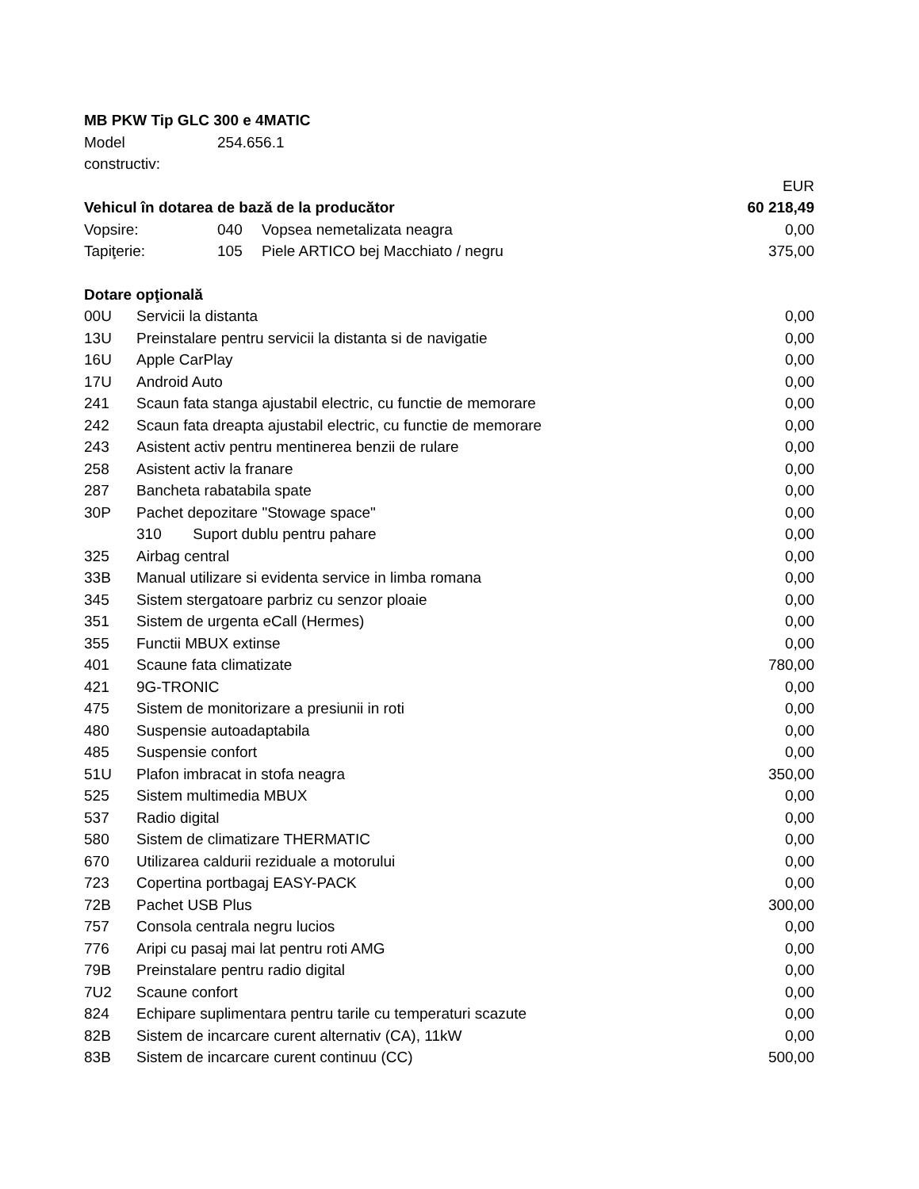| MB PKW Tip GLC 300 e 4MATIC | | | |
| Model constructiv: | 254.656.1 | | |
| | | | EUR |
| Vehicul în dotarea de bază de la producător | | | 60 218,49 |
| Vopsire: | 040 | Vopsea nemetalizata neagra | 0,00 |
| Tapiţerie: | 105 | Piele ARTICO bej Macchiato / negru | 375,00 |
| Dotare opţională | | |
| 00U | Servicii la distanta | 0,00 |
| 13U | Preinstalare pentru servicii la distanta si de navigatie | 0,00 |
| 16U | Apple CarPlay | 0,00 |
| 17U | Android Auto | 0,00 |
| 241 | Scaun fata stanga ajustabil electric, cu functie de memorare | 0,00 |
| 242 | Scaun fata dreapta ajustabil electric, cu functie de memorare | 0,00 |
| 243 | Asistent activ pentru mentinerea benzii de rulare | 0,00 |
| 258 | Asistent activ la franare | 0,00 |
| 287 | Bancheta rabatabila spate | 0,00 |
| 30P | Pachet depozitare "Stowage space" | 0,00 |
| | 310 Suport dublu pentru pahare | 0,00 |
| 325 | Airbag central | 0,00 |
| 33B | Manual utilizare si evidenta service in limba romana | 0,00 |
| 345 | Sistem stergatoare parbriz cu senzor ploaie | 0,00 |
| 351 | Sistem de urgenta eCall (Hermes) | 0,00 |
| 355 | Functii MBUX extinse | 0,00 |
| 401 | Scaune fata climatizate | 780,00 |
| 421 | 9G-TRONIC | 0,00 |
| 475 | Sistem de monitorizare a presiunii in roti | 0,00 |
| 480 | Suspensie autoadaptabila | 0,00 |
| 485 | Suspensie confort | 0,00 |
| 51U | Plafon imbracat in stofa neagra | 350,00 |
| 525 | Sistem multimedia MBUX | 0,00 |
| 537 | Radio digital | 0,00 |
| 580 | Sistem de climatizare THERMATIC | 0,00 |
| 670 | Utilizarea caldurii reziduale a motorului | 0,00 |
| 723 | Copertina portbagaj EASY-PACK | 0,00 |
| 72B | Pachet USB Plus | 300,00 |
| 757 | Consola centrala negru lucios | 0,00 |
| 776 | Aripi cu pasaj mai lat pentru roti AMG | 0,00 |
| 79B | Preinstalare pentru radio digital | 0,00 |
| 7U2 | Scaune confort | 0,00 |
| 824 | Echipare suplimentara pentru tarile cu temperaturi scazute | 0,00 |
| 82B | Sistem de incarcare curent alternativ (CA), 11kW | 0,00 |
| 83B | Sistem de incarcare curent continuu (CC) | 500,00 |